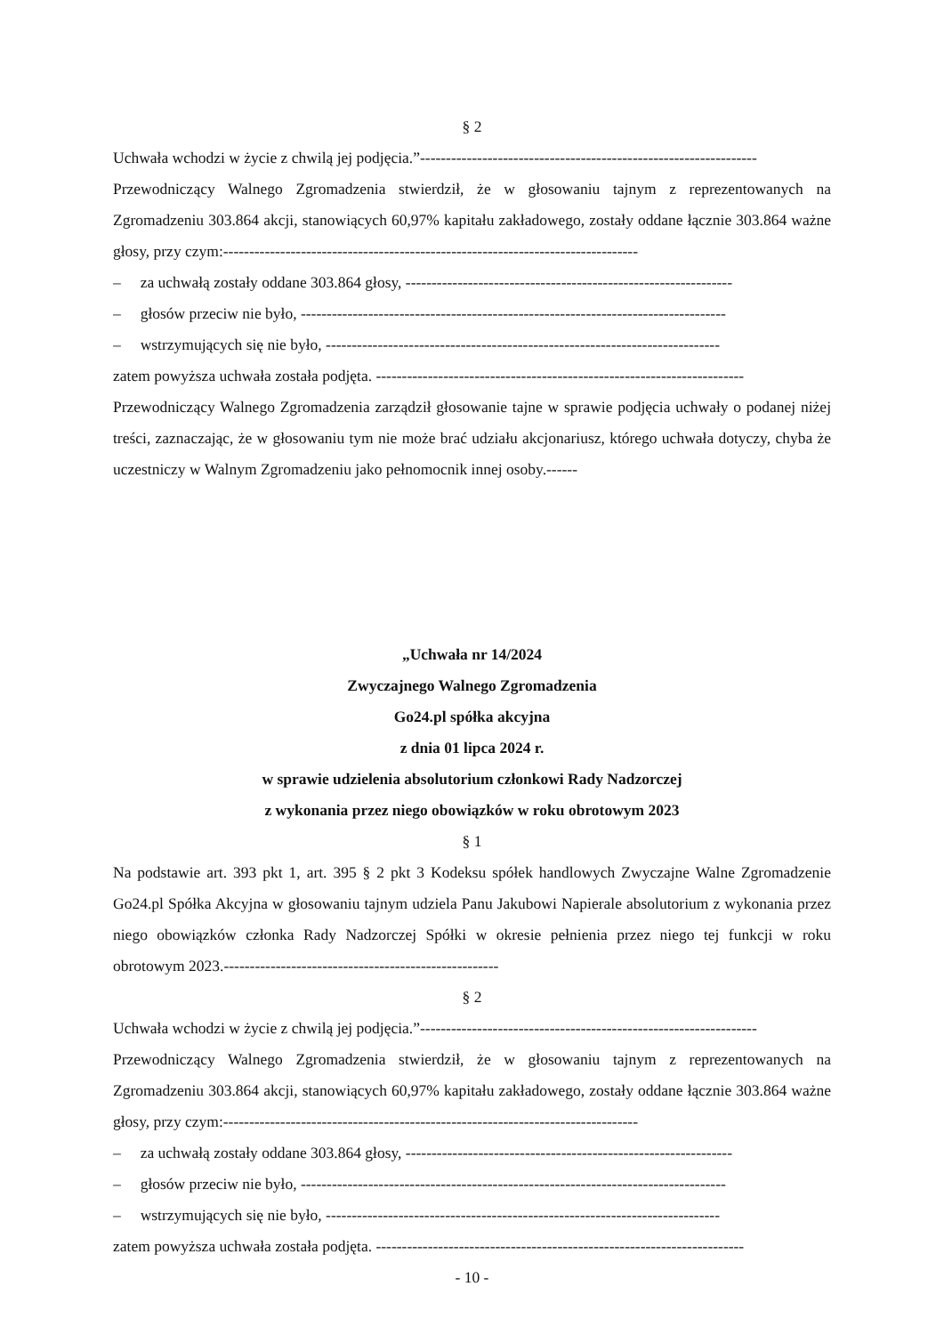§ 2
Uchwała wchodzi w życie z chwilą jej podjęcia.”-----------------------------------------------------------------
Przewodniczący Walnego Zgromadzenia stwierdził, że w głosowaniu tajnym z reprezentowanych na Zgromadzeniu 303.864 akcji, stanowiących 60,97% kapitału zakładowego, zostały oddane łącznie 303.864 ważne głosy, przy czym:--------------------------------------------------------------------------------
– za uchwałą zostały oddane 303.864 głosy, ---------------------------------------------------------------
– głosów przeciw nie było, ----------------------------------------------------------------------------------
– wstrzymujących się nie było, ----------------------------------------------------------------------------
zatem powyższa uchwała została podjęta. -----------------------------------------------------------------------
Przewodniczący Walnego Zgromadzenia zarządził głosowanie tajne w sprawie podjęcia uchwały o podanej niżej treści, zaznaczając, że w głosowaniu tym nie może brać udziału akcjonariusz, którego uchwała dotyczy, chyba że uczestniczy w Walnym Zgromadzeniu jako pełnomocnik innej osoby.------
„Uchwała nr 14/2024
Zwyczajnego Walnego Zgromadzenia
Go24.pl spółka akcyjna
z dnia 01 lipca 2024 r.
w sprawie udzielenia absolutorium członkowi Rady Nadzorczej
z wykonania przez niego obowiązków w roku obrotowym 2023
§ 1
Na podstawie art. 393 pkt 1, art. 395 § 2 pkt 3 Kodeksu spółek handlowych Zwyczajne Walne Zgromadzenie Go24.pl Spółka Akcyjna w głosowaniu tajnym udziela Panu Jakubowi Napierale absolutorium z wykonania przez niego obowiązków członka Rady Nadzorczej Spółki w okresie pełnienia przez niego tej funkcji w roku obrotowym 2023.-----------------------------------------------------
§ 2
Uchwała wchodzi w życie z chwilą jej podjęcia.”-----------------------------------------------------------------
Przewodniczący Walnego Zgromadzenia stwierdził, że w głosowaniu tajnym z reprezentowanych na Zgromadzeniu 303.864 akcji, stanowiących 60,97% kapitału zakładowego, zostały oddane łącznie 303.864 ważne głosy, przy czym:--------------------------------------------------------------------------------
– za uchwałą zostały oddane 303.864 głosy, ---------------------------------------------------------------
– głosów przeciw nie było, ----------------------------------------------------------------------------------
– wstrzymujących się nie było, ----------------------------------------------------------------------------
zatem powyższa uchwała została podjęta. -----------------------------------------------------------------------
- 10 -